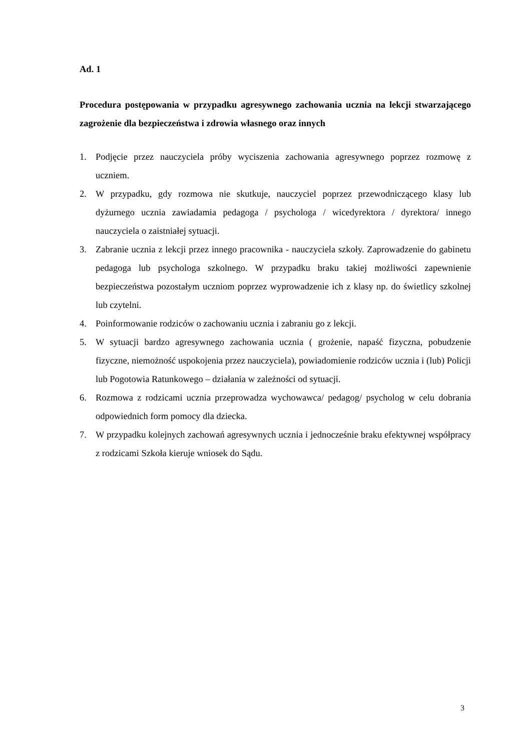Ad. 1
Procedura postępowania w przypadku agresywnego zachowania ucznia na lekcji stwarzającego zagrożenie dla bezpieczeństwa i zdrowia własnego oraz innych
1. Podjęcie przez nauczyciela próby wyciszenia zachowania agresywnego poprzez rozmowę z uczniem.
2. W przypadku, gdy rozmowa nie skutkuje, nauczyciel poprzez przewodniczącego klasy lub dyżurnego ucznia zawiadamia pedagoga / psychologa / wicedyrektora / dyrektora/ innego nauczyciela o zaistniałej sytuacji.
3. Zabranie ucznia z lekcji przez innego pracownika - nauczyciela szkoły. Zaprowadzenie do gabinetu pedagoga lub psychologa szkolnego. W przypadku braku takiej możliwości zapewnienie bezpieczeństwa pozostałym uczniom poprzez wyprowadzenie ich z klasy np. do świetlicy szkolnej lub czytelni.
4. Poinformowanie rodziców o zachowaniu ucznia i zabraniu go z lekcji.
5. W sytuacji bardzo agresywnego zachowania ucznia ( grożenie, napaść fizyczna, pobudzenie fizyczne, niemożność uspokojenia przez nauczyciela), powiadomienie rodziców ucznia i (lub) Policji lub Pogotowia Ratunkowego – działania w zależności od sytuacji.
6. Rozmowa z rodzicami ucznia przeprowadza wychowawca/ pedagog/ psycholog w celu dobrania odpowiednich form pomocy dla dziecka.
7. W przypadku kolejnych zachowań agresywnych ucznia i jednocześnie braku efektywnej współpracy z rodzicami Szkoła kieruje wniosek do Sądu.
3